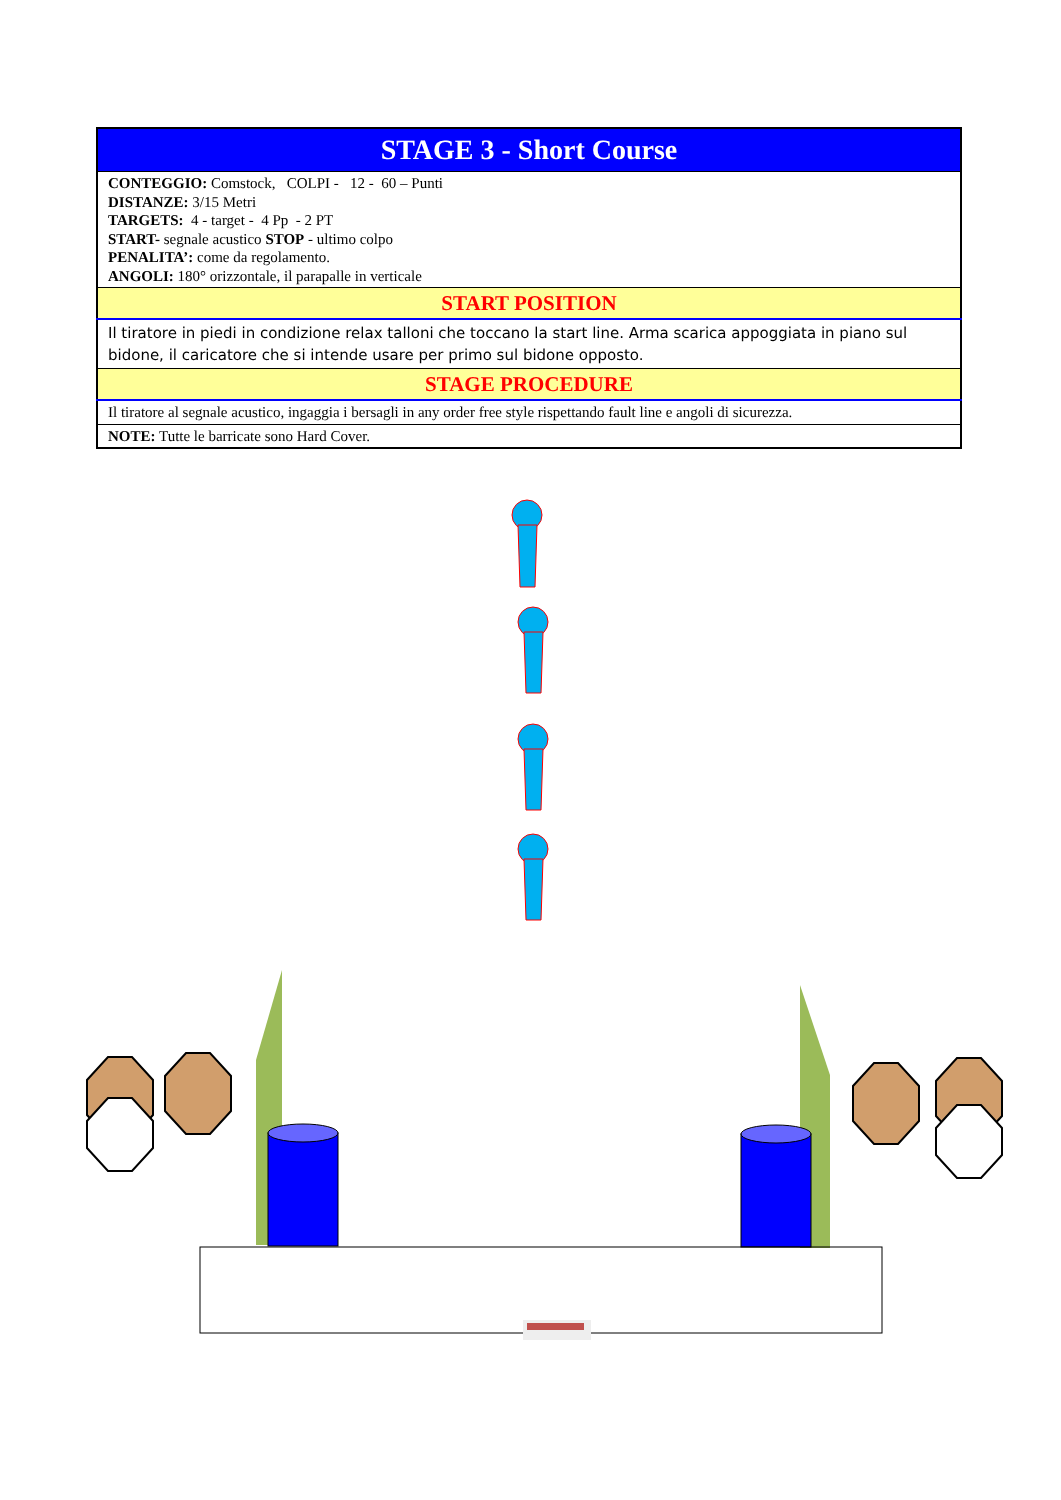| STAGE 3 - Short Course |
| CONTEGGIO: Comstock, COLPI - 12 - 60 – Punti DISTANZE: 3/15 Metri TARGETS: 4 - target - 4 Pp - 2 PT START- segnale acustico STOP - ultimo colpo PENALITA’: come da regolamento. ANGOLI: 180° orizzontale, il parapalle in verticale |
| START POSITION |
| Il tiratore in piedi in condizione relax talloni che toccano la start line. Arma scarica appoggiata in piano sul bidone, il caricatore che si intende usare per primo sul bidone opposto. |
| STAGE PROCEDURE |
| Il tiratore al segnale acustico, ingaggia i bersagli in any order free style rispettando fault line e angoli di sicurezza. |
| NOTE: Tutte le barricate sono Hard Cover. |